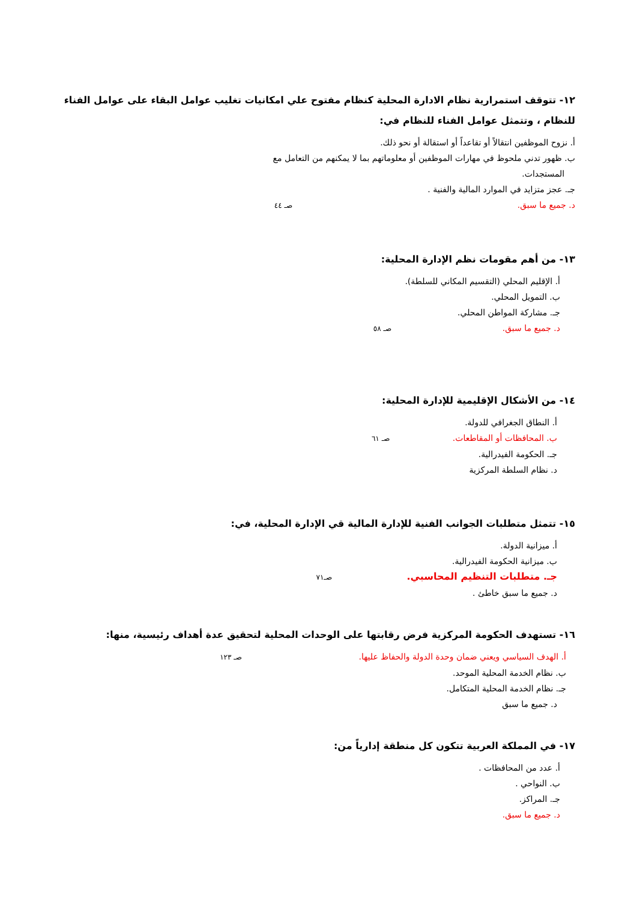١٢- تتوقف استمرارية نظام الادارة المحلية كنظام مفتوح علي امكانيات تغليب عوامل البقاء على عوامل الفناء للنظام ، وتتمثل عوامل الفناء للنظام في:
أ. نزوح الموظفين انتقالاً أو تقاعداً أو استقالة أو نحو ذلك.
ب. ظهور تدني ملحوظ في مهارات الموظفين أو معلوماتهم بما لا يمكنهم من التعامل مع
المستجدات.
جـ. عجز متزايد في الموارد المالية والفنية .
د. جميع ما سبق. صـ ٤٤
١٣- من أهم مقومات نظم الإدارة المحلية:
أ. الإقليم المحلي (التقسيم المكاني للسلطة).
ب. التمويل المحلي.
جـ. مشاركة المواطن المحلي.
د. جميع ما سبق. صـ ٥٨
١٤- من الأشكال الإقليمية للإدارة المحلية:
أ. النطاق الجغرافي للدولة.
ب. المحافظات أو المقاطعات. صـ ٦١
جـ. الحكومة الفيدرالية.
د. نظام السلطة المركزية
١٥- تتمثل متطلبات الجوانب الفنية للإدارة المالية قي الإدارة المحلية، في:
أ. ميزانية الدولة.
ب. ميزانية الحكومة الفيدرالية.
جـ. متطلبات التنظيم المحاسبي. صـ٧١
د. جميع ما سبق خاطئ .
١٦- تستهدف الحكومة المركزية فرض رقابتها على الوحدات المحلية لتحقيق عدة أهداف رئيسية، منها:
أ. الهدف السياسي ويعني ضمان وحدة الدولة والحفاظ عليها. صـ ١٢٣
ب. نظام الخدمة المحلية الموحد.
جـ. نظام الخدمة المحلية المتكامل.
د. جميع ما سبق
١٧- في المملكة العربية تتكون كل منطقة إدارياً من:
أ. عدد من المحافظات .
ب. النواحي .
جـ. المراكز.
د. جميع ما سبق.